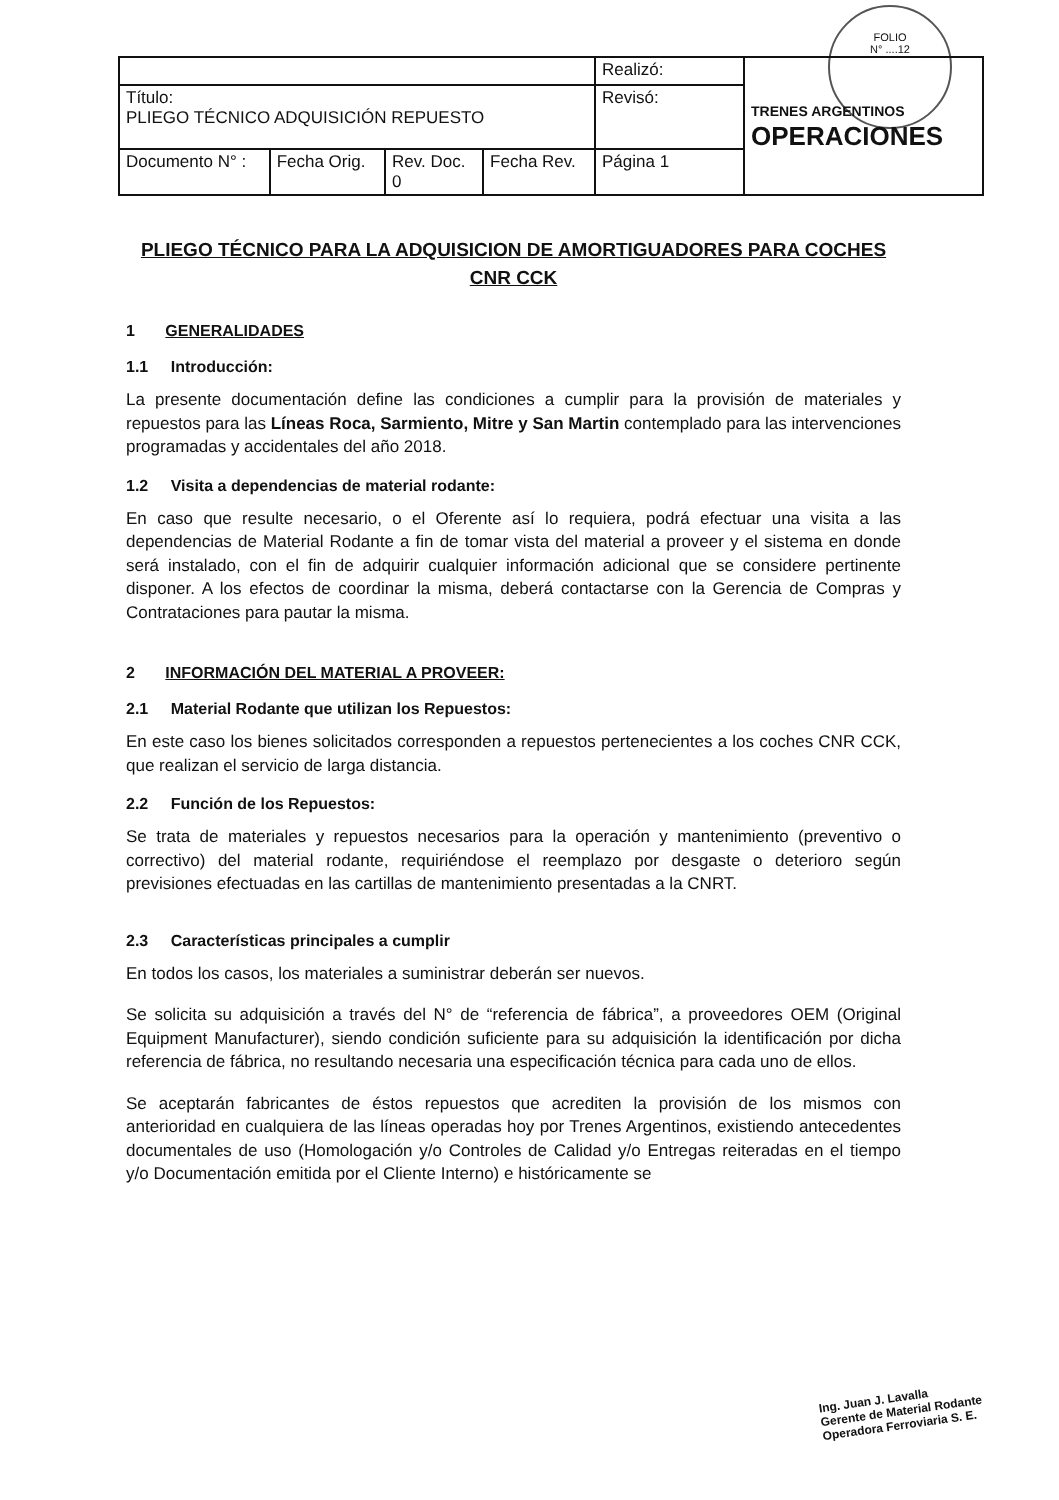FOLIO
N° ....12
| | | | | Realizó: | TRENES ARGENTINOS OPERACIONES |
| Título: PLIEGO TÉCNICO ADQUISICIÓN REPUESTO | | | | Revisó: | |
| Documento N° : | Fecha Orig. | Rev. Doc. 0 | Fecha Rev. | Página 1 | |
PLIEGO TÉCNICO PARA LA ADQUISICION DE AMORTIGUADORES PARA COCHES CNR CCK
1 GENERALIDADES
1.1 Introducción:
La presente documentación define las condiciones a cumplir para la provisión de materiales y repuestos para las Líneas Roca, Sarmiento, Mitre y San Martin contemplado para las intervenciones programadas y accidentales del año 2018.
1.2 Visita a dependencias de material rodante:
En caso que resulte necesario, o el Oferente así lo requiera, podrá efectuar una visita a las dependencias de Material Rodante a fin de tomar vista del material a proveer y el sistema en donde será instalado, con el fin de adquirir cualquier información adicional que se considere pertinente disponer. A los efectos de coordinar la misma, deberá contactarse con la Gerencia de Compras y Contrataciones para pautar la misma.
2 INFORMACIÓN DEL MATERIAL A PROVEER:
2.1 Material Rodante que utilizan los Repuestos:
En este caso los bienes solicitados corresponden a repuestos pertenecientes a los coches CNR CCK, que realizan el servicio de larga distancia.
2.2 Función de los Repuestos:
Se trata de materiales y repuestos necesarios para la operación y mantenimiento (preventivo o correctivo) del material rodante, requiriéndose el reemplazo por desgaste o deterioro según previsiones efectuadas en las cartillas de mantenimiento presentadas a la CNRT.
2.3 Características principales a cumplir
En todos los casos, los materiales a suministrar deberán ser nuevos.
Se solicita su adquisición a través del N° de “referencia de fábrica”, a proveedores OEM (Original Equipment Manufacturer), siendo condición suficiente para su adquisición la identificación por dicha referencia de fábrica, no resultando necesaria una especificación técnica para cada uno de ellos.
Se aceptarán fabricantes de éstos repuestos que acrediten la provisión de los mismos con anterioridad en cualquiera de las líneas operadas hoy por Trenes Argentinos, existiendo antecedentes documentales de uso (Homologación y/o Controles de Calidad y/o Entregas reiteradas en el tiempo y/o Documentación emitida por el Cliente Interno) e históricamente se
Ing. Juan J. Lavalla
Gerente de Material Rodante
Operadora Ferroviaria S. E.